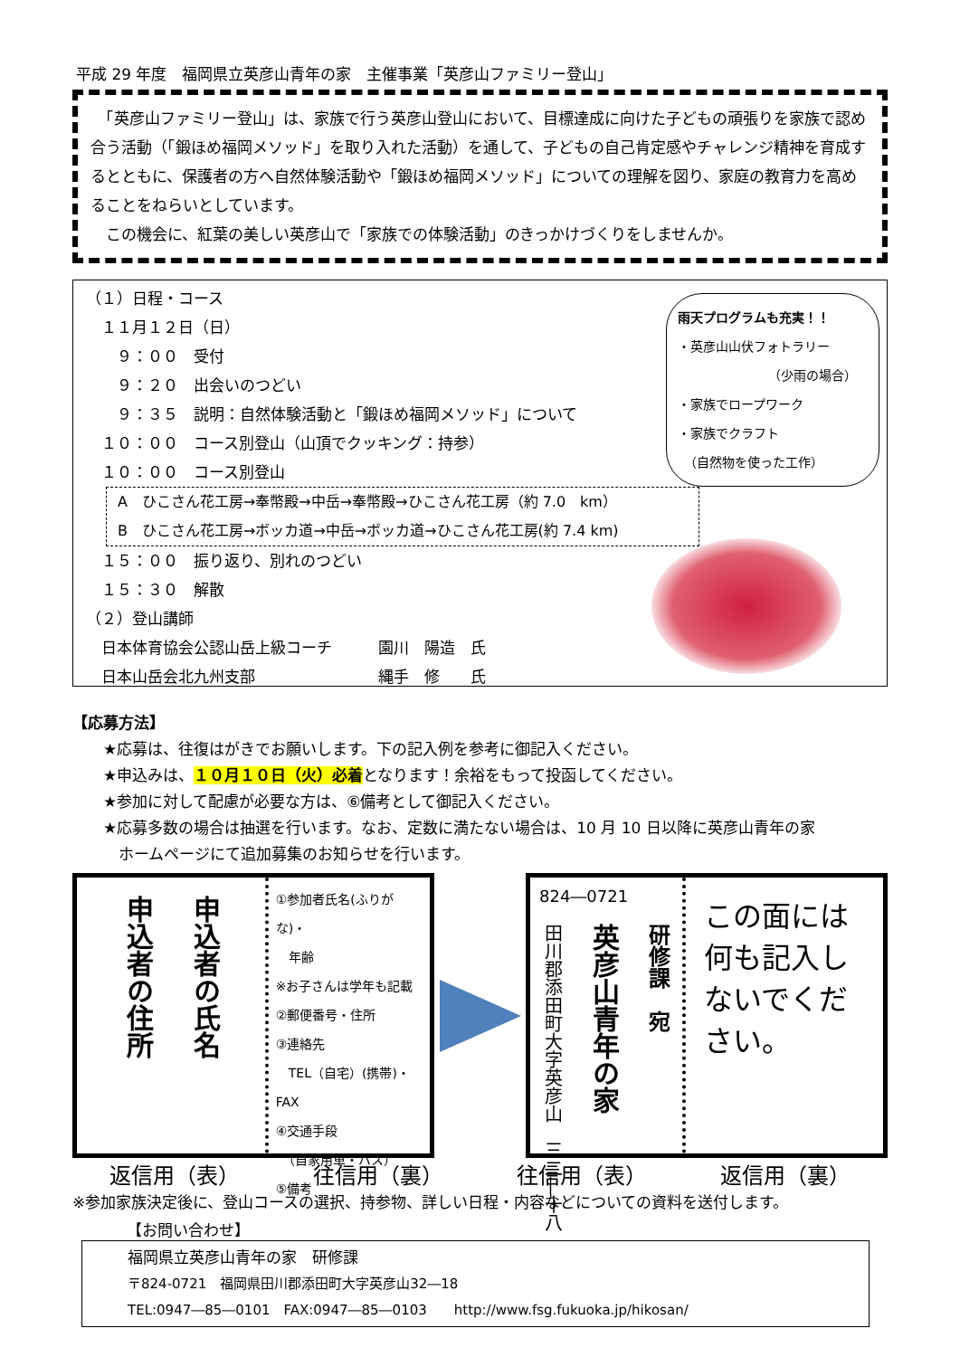平成 29 年度　福岡県立英彦山青年の家　主催事業「英彦山ファミリー登山」
　「英彦山ファミリー登山」は、家族で行う英彦山登山において、目標達成に向けた子どもの頑張りを家族で認め合う活動（「鍛ほめ福岡メソッド」を取り入れた活動）を通して、子どもの自己肯定感やチャレンジ精神を育成するとともに、保護者の方へ自然体験活動や「鍛ほめ福岡メソッド」についての理解を図り、家庭の教育力を高めることをねらいとしています。
　この機会に、紅葉の美しい英彦山で「家族での体験活動」のきっかけづくりをしませんか。
雨天プログラムも充実！！
・英彦山山伏フォトラリー
（少雨の場合）
・家族でロープワーク
・家族でクラフト
　（自然物を使った工作）
（１）日程・コース
　１１月１２日（日）
　　９：００　受付
　　９：２０　出会いのつどい
　　９：３５　説明：自然体験活動と「鍛ほめ福岡メソッド」について
　１０：００　コース別登山（山頂でクッキング：持参）
　１０：００　コース別登山
A　ひこさん花工房→奉幣殿→中岳→奉幣殿→ひこさん花工房（約 7.0　km）
B　ひこさん花工房→ボッカ道→中岳→ボッカ道→ひこさん花工房(約 7.4 km)
　１５：００　振り返り、別れのつどい
　１５：３０　解散
（２）登山講師
　日本体育協会公認山岳上級コーチ　　　園川　陽造　氏
　日本山岳会北九州支部　　　　　　　　縄手　修　　氏
【応募方法】
　　★応募は、往復はがきでお願いします。下の記入例を参考に御記入ください。
　　★申込みは、１０月１０日（火）必着となります！余裕をもって投函してください。
　　★参加に対して配慮が必要な方は、⑥備考として御記入ください。
　　★応募多数の場合は抽選を行います。なお、定数に満たない場合は、10 月 10 日以降に英彦山青年の家
　　　ホームページにて追加募集のお知らせを行います。
申込者の住所
申込者の氏名
①参加者氏名(ふりがな)・
　年齢
※お子さんは学年も記載
②郵便番号・住所
③連絡先
　TEL（自宅）(携帯)・FAX
④交通手段
　（自家用車・バス）
⑤備考
824―0721
田川郡添田町大字英彦山　三二―十八
英彦山青年の家
研修課　宛
この面には何も記入しないでください。
返信用（表） 往信用（裏） 往信用（表） 返信用（裏）
※参加家族決定後に、登山コースの選択、持参物、詳しい日程・内容などについての資料を送付します。
【お問い合わせ】
福岡県立英彦山青年の家　研修課
〒824-0721　福岡県田川郡添田町大字英彦山32―18
TEL:0947―85―0101　FAX:0947―85―0103　　http://www.fsg.fukuoka.jp/hikosan/